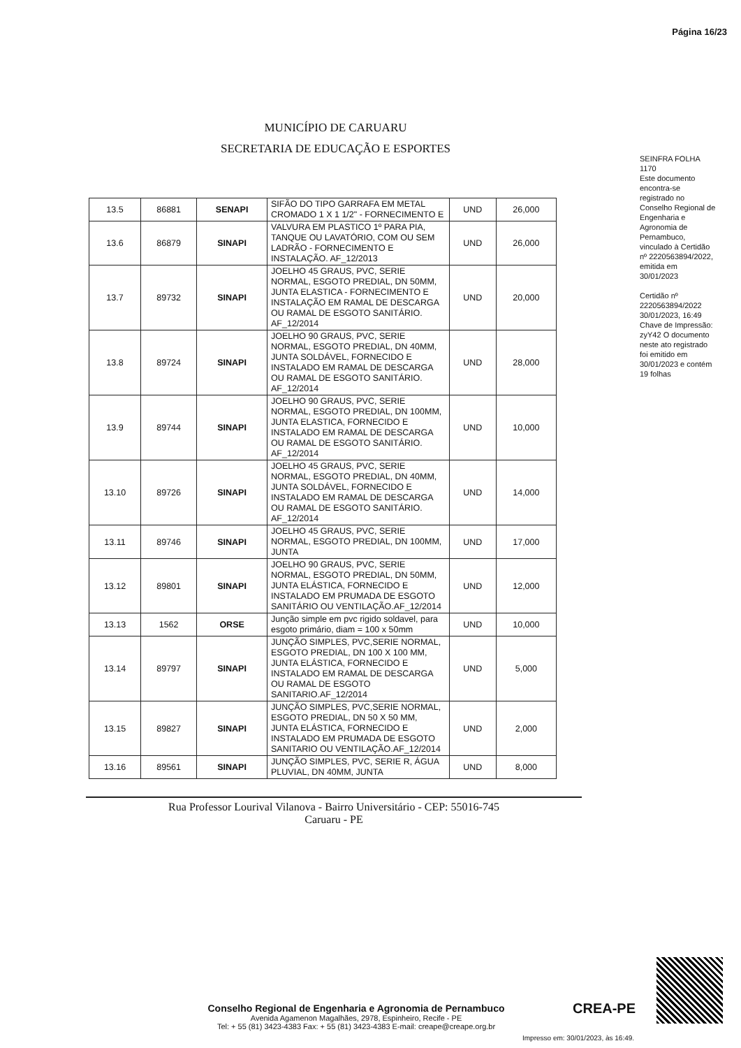Página 16/23
SEINFRA FOLHA 1170
Este documento encontra-se registrado no Conselho Regional de Engenharia e Agronomia de Pernambuco, vinculado à Certidão nº 2220563894/2022, emitida em 30/01/2023
Certidão nº 2220563894/2022 30/01/2023, 16:49 Chave de Impressão: zyY42 O documento neste ato registrado foi emitido em 30/01/2023 e contém 19 folhas
MUNICÍPIO DE CARUARU
SECRETARIA DE EDUCAÇÃO E ESPORTES
| 13.5 | 86881 | SENAPI | SIFÃO DO TIPO GARRAFA EM METAL CROMADO 1 X 1 1/2" - FORNECIMENTO E | UND | 26,000 |
| 13.6 | 86879 | SINAPI | VALVURA EM PLASTICO 1º PARA PIA, TANQUE OU LAVATÓRIO, COM OU SEM LADRÃO - FORNECIMENTO E INSTALAÇÃO. AF_12/2013 | UND | 26,000 |
| 13.7 | 89732 | SINAPI | JOELHO 45 GRAUS, PVC, SERIE NORMAL, ESGOTO PREDIAL, DN 50MM, JUNTA ELASTICA - FORNECIMENTO E INSTALAÇÃO EM RAMAL DE DESCARGA OU RAMAL DE ESGOTO SANITÁRIO. AF_12/2014 | UND | 20,000 |
| 13.8 | 89724 | SINAPI | JOELHO 90 GRAUS, PVC, SERIE NORMAL, ESGOTO PREDIAL, DN 40MM, JUNTA SOLDÁVEL, FORNECIDO E INSTALADO EM RAMAL DE DESCARGA OU RAMAL DE ESGOTO SANITÁRIO. AF_12/2014 | UND | 28,000 |
| 13.9 | 89744 | SINAPI | JOELHO 90 GRAUS, PVC, SERIE NORMAL, ESGOTO PREDIAL, DN 100MM, JUNTA ELASTICA, FORNECIDO E INSTALADO EM RAMAL DE DESCARGA OU RAMAL DE ESGOTO SANITÁRIO. AF_12/2014 | UND | 10,000 |
| 13.10 | 89726 | SINAPI | JOELHO 45 GRAUS, PVC, SERIE NORMAL, ESGOTO PREDIAL, DN 40MM, JUNTA SOLDÁVEL, FORNECIDO E INSTALADO EM RAMAL DE DESCARGA OU RAMAL DE ESGOTO SANITÁRIO. AF_12/2014 | UND | 14,000 |
| 13.11 | 89746 | SINAPI | JOELHO 45 GRAUS, PVC, SERIE NORMAL, ESGOTO PREDIAL, DN 100MM, JUNTA | UND | 17,000 |
| 13.12 | 89801 | SINAPI | JOELHO 90 GRAUS, PVC, SERIE NORMAL, ESGOTO PREDIAL, DN 50MM, JUNTA ELÁSTICA, FORNECIDO E INSTALADO EM PRUMADA DE ESGOTO SANITÁRIO OU VENTILAÇÃO.AF_12/2014 | UND | 12,000 |
| 13.13 | 1562 | ORSE | Junção simple em pvc rigido soldavel, para esgoto primário, diam = 100 x 50mm | UND | 10,000 |
| 13.14 | 89797 | SINAPI | JUNÇÃO SIMPLES, PVC,SERIE NORMAL, ESGOTO PREDIAL, DN 100 X 100 MM, JUNTA ELÁSTICA, FORNECIDO E INSTALADO EM RAMAL DE DESCARGA OU RAMAL DE ESGOTO SANITARIO.AF_12/2014 | UND | 5,000 |
| 13.15 | 89827 | SINAPI | JUNÇÃO SIMPLES, PVC,SERIE NORMAL, ESGOTO PREDIAL, DN 50 X 50 MM, JUNTA ELÁSTICA, FORNECIDO E INSTALADO EM PRUMADA DE ESGOTO SANITARIO OU VENTILAÇÃO.AF_12/2014 | UND | 2,000 |
| 13.16 | 89561 | SINAPI | JUNÇÃO SIMPLES, PVC, SERIE R, ÁGUA PLUVIAL, DN 40MM, JUNTA | UND | 8,000 |
Rua Professor Lourival Vilanova - Bairro Universitário - CEP: 55016-745
Caruaru - PE
Conselho Regional de Engenharia e Agronomia de Pernambuco
Avenida Agamenon Magalhães, 2978, Espinheiro, Recife - PE
Tel: + 55 (81) 3423-4383 Fax: + 55 (81) 3423-4383 E-mail: creape@creape.org.br
CREA-PE
Impresso em: 30/01/2023, às 16:49.